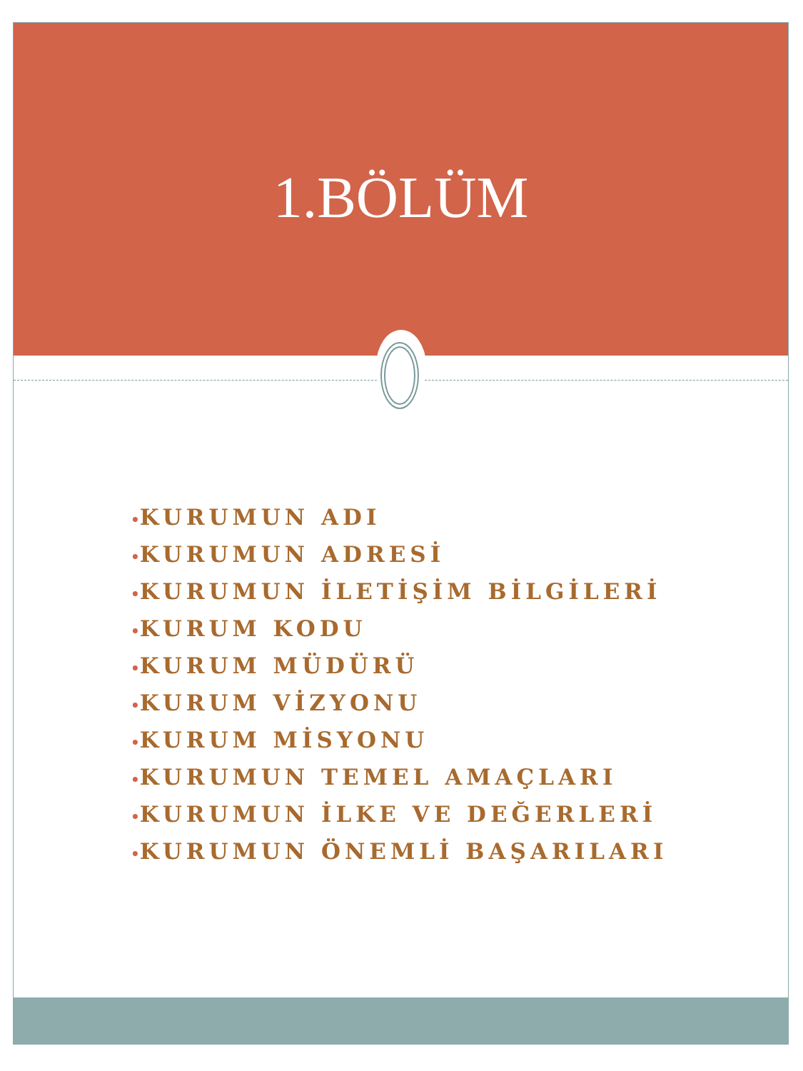1.BÖLÜM
•KURUMUN ADI
•KURUMUN ADRESİ
•KURUMUN İLETİŞİM BİLGİLERİ
•KURUM KODU
•KURUM MÜDÜRÜ
•KURUM VİZYONU
•KURUM MİSYONU
•KURUMUN TEMEL AMAÇLARI
•KURUMUN İLKE VE DEĞERLERİ
•KURUMUN ÖNEMLİ BAŞARILARI